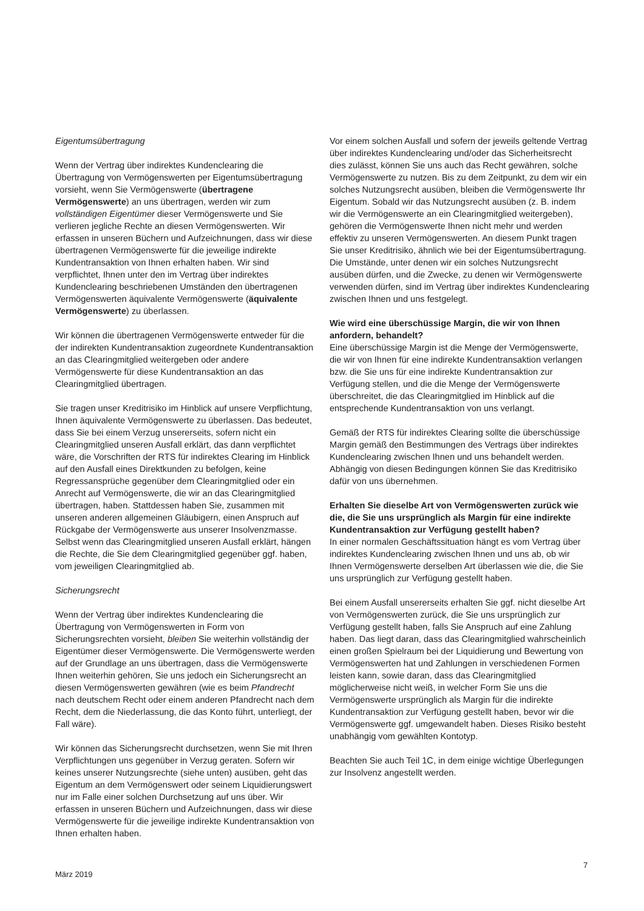Eigentumsübertragung
Wenn der Vertrag über indirektes Kundenclearing die Übertragung von Vermögenswerten per Eigentumsübertragung vorsieht, wenn Sie Vermögenswerte (übertragene Vermögenswerte) an uns übertragen, werden wir zum vollständigen Eigentümer dieser Vermögenswerte und Sie verlieren jegliche Rechte an diesen Vermögenswerten. Wir erfassen in unseren Büchern und Aufzeichnungen, dass wir diese übertragenen Vermögenswerte für die jeweilige indirekte Kundentransaktion von Ihnen erhalten haben. Wir sind verpflichtet, Ihnen unter den im Vertrag über indirektes Kundenclearing beschriebenen Umständen den übertragenen Vermögenswerten äquivalente Vermögenswerte (äquivalente Vermögenswerte) zu überlassen.
Wir können die übertragenen Vermögenswerte entweder für die der indirekten Kundentransaktion zugeordnete Kundentransaktion an das Clearingmitglied weitergeben oder andere Vermögenswerte für diese Kundentransaktion an das Clearingmitglied übertragen.
Sie tragen unser Kreditrisiko im Hinblick auf unsere Verpflichtung, Ihnen äquivalente Vermögenswerte zu überlassen. Das bedeutet, dass Sie bei einem Verzug unsererseits, sofern nicht ein Clearingmitglied unseren Ausfall erklärt, das dann verpflichtet wäre, die Vorschriften der RTS für indirektes Clearing im Hinblick auf den Ausfall eines Direktkunden zu befolgen, keine Regressansprüche gegenüber dem Clearingmitglied oder ein Anrecht auf Vermögenswerte, die wir an das Clearingmitglied übertragen, haben. Stattdessen haben Sie, zusammen mit unseren anderen allgemeinen Gläubigern, einen Anspruch auf Rückgabe der Vermögenswerte aus unserer Insolvenzmasse. Selbst wenn das Clearingmitglied unseren Ausfall erklärt, hängen die Rechte, die Sie dem Clearingmitglied gegenüber ggf. haben, vom jeweiligen Clearingmitglied ab.
Sicherungsrecht
Wenn der Vertrag über indirektes Kundenclearing die Übertragung von Vermögenswerten in Form von Sicherungsrechten vorsieht, bleiben Sie weiterhin vollständig der Eigentümer dieser Vermögenswerte. Die Vermögenswerte werden auf der Grundlage an uns übertragen, dass die Vermögenswerte Ihnen weiterhin gehören, Sie uns jedoch ein Sicherungsrecht an diesen Vermögenswerten gewähren (wie es beim Pfandrecht nach deutschem Recht oder einem anderen Pfandrecht nach dem Recht, dem die Niederlassung, die das Konto führt, unterliegt, der Fall wäre).
Wir können das Sicherungsrecht durchsetzen, wenn Sie mit Ihren Verpflichtungen uns gegenüber in Verzug geraten. Sofern wir keines unserer Nutzungsrechte (siehe unten) ausüben, geht das Eigentum an dem Vermögenswert oder seinem Liquidierungswert nur im Falle einer solchen Durchsetzung auf uns über. Wir erfassen in unseren Büchern und Aufzeichnungen, dass wir diese Vermögenswerte für die jeweilige indirekte Kundentransaktion von Ihnen erhalten haben.
Vor einem solchen Ausfall und sofern der jeweils geltende Vertrag über indirektes Kundenclearing und/oder das Sicherheitsrecht dies zulässt, können Sie uns auch das Recht gewähren, solche Vermögenswerte zu nutzen. Bis zu dem Zeitpunkt, zu dem wir ein solches Nutzungsrecht ausüben, bleiben die Vermögenswerte Ihr Eigentum. Sobald wir das Nutzungsrecht ausüben (z. B. indem wir die Vermögenswerte an ein Clearingmitglied weitergeben), gehören die Vermögenswerte Ihnen nicht mehr und werden effektiv zu unseren Vermögenswerten. An diesem Punkt tragen Sie unser Kreditrisiko, ähnlich wie bei der Eigentumsübertragung. Die Umstände, unter denen wir ein solches Nutzungsrecht ausüben dürfen, und die Zwecke, zu denen wir Vermögenswerte verwenden dürfen, sind im Vertrag über indirektes Kundenclearing zwischen Ihnen und uns festgelegt.
Wie wird eine überschüssige Margin, die wir von Ihnen anfordern, behandelt?
Eine überschüssige Margin ist die Menge der Vermögenswerte, die wir von Ihnen für eine indirekte Kundentransaktion verlangen bzw. die Sie uns für eine indirekte Kundentransaktion zur Verfügung stellen, und die die Menge der Vermögenswerte überschreitet, die das Clearingmitglied im Hinblick auf die entsprechende Kundentransaktion von uns verlangt.
Gemäß der RTS für indirektes Clearing sollte die überschüssige Margin gemäß den Bestimmungen des Vertrags über indirektes Kundenclearing zwischen Ihnen und uns behandelt werden. Abhängig von diesen Bedingungen können Sie das Kreditrisiko dafür von uns übernehmen.
Erhalten Sie dieselbe Art von Vermögenswerten zurück wie die, die Sie uns ursprünglich als Margin für eine indirekte Kundentransaktion zur Verfügung gestellt haben?
In einer normalen Geschäftssituation hängt es vom Vertrag über indirektes Kundenclearing zwischen Ihnen und uns ab, ob wir Ihnen Vermögenswerte derselben Art überlassen wie die, die Sie uns ursprünglich zur Verfügung gestellt haben.
Bei einem Ausfall unsererseits erhalten Sie ggf. nicht dieselbe Art von Vermögenswerten zurück, die Sie uns ursprünglich zur Verfügung gestellt haben, falls Sie Anspruch auf eine Zahlung haben. Das liegt daran, dass das Clearingmitglied wahrscheinlich einen großen Spielraum bei der Liquidierung und Bewertung von Vermögenswerten hat und Zahlungen in verschiedenen Formen leisten kann, sowie daran, dass das Clearingmitglied möglicherweise nicht weiß, in welcher Form Sie uns die Vermögenswerte ursprünglich als Margin für die indirekte Kundentransaktion zur Verfügung gestellt haben, bevor wir die Vermögenswerte ggf. umgewandelt haben. Dieses Risiko besteht unabhängig vom gewählten Kontotyp.
Beachten Sie auch Teil 1C, in dem einige wichtige Überlegungen zur Insolvenz angestellt werden.
7
März 2019